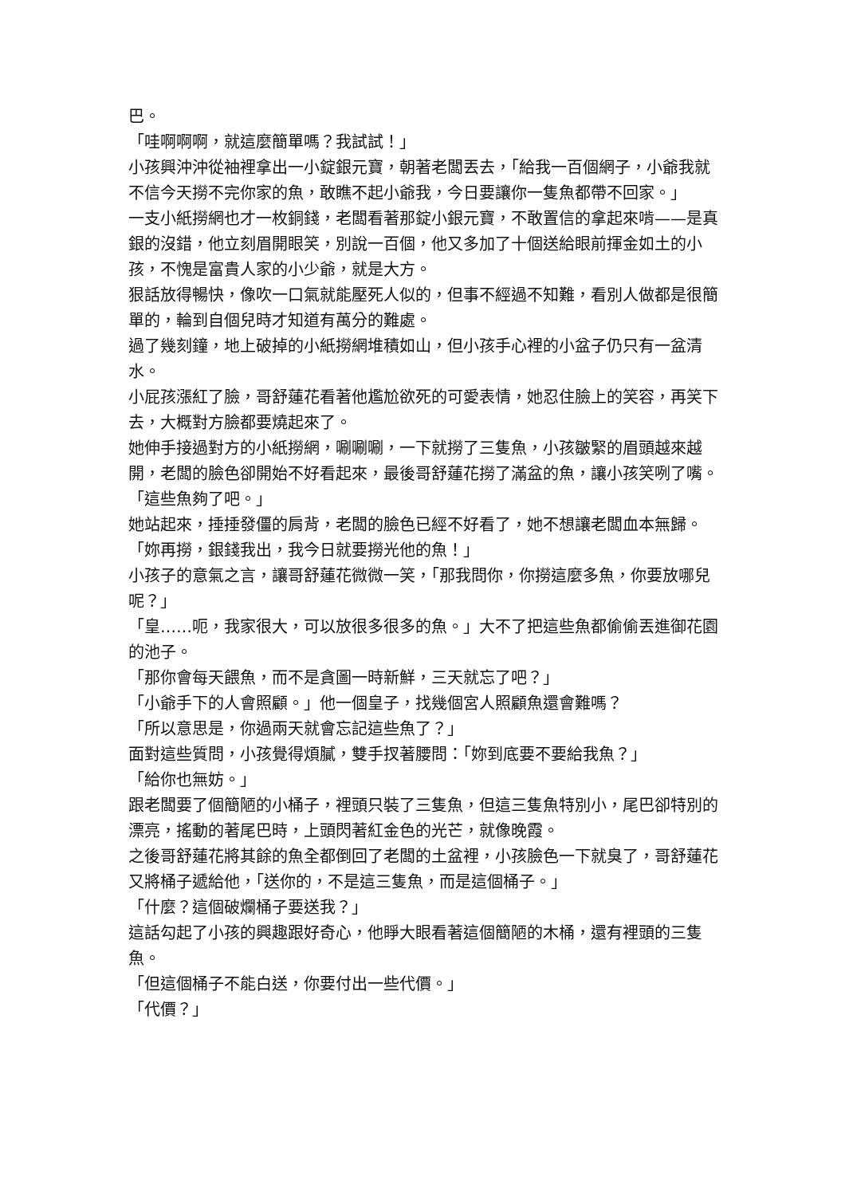巴。
「哇啊啊啊，就這麼簡單嗎？我試試！」
小孩興沖沖從袖裡拿出一小錠銀元寶，朝著老闆丟去，「給我一百個網子，小爺我就不信今天撈不完你家的魚，敢瞧不起小爺我，今日要讓你一隻魚都帶不回家。」
一支小紙撈網也才一枚銅錢，老闆看著那錠小銀元寶，不敢置信的拿起來啃——是真銀的沒錯，他立刻眉開眼笑，別說一百個，他又多加了十個送給眼前揮金如土的小孩，不愧是富貴人家的小少爺，就是大方。
狠話放得暢快，像吹一口氣就能壓死人似的，但事不經過不知難，看別人做都是很簡單的，輪到自個兒時才知道有萬分的難處。
過了幾刻鐘，地上破掉的小紙撈網堆積如山，但小孩手心裡的小盆子仍只有一盆清水。
小屁孩漲紅了臉，哥舒蓮花看著他尷尬欲死的可愛表情，她忍住臉上的笑容，再笑下去，大概對方臉都要燒起來了。
她伸手接過對方的小紙撈網，唰唰唰，一下就撈了三隻魚，小孩皺緊的眉頭越來越開，老闆的臉色卻開始不好看起來，最後哥舒蓮花撈了滿盆的魚，讓小孩笑咧了嘴。
「這些魚夠了吧。」
她站起來，捶捶發僵的肩背，老闆的臉色已經不好看了，她不想讓老闆血本無歸。
「妳再撈，銀錢我出，我今日就要撈光他的魚！」
小孩子的意氣之言，讓哥舒蓮花微微一笑，「那我問你，你撈這麼多魚，你要放哪兒呢？」
「皇……呃，我家很大，可以放很多很多的魚。」大不了把這些魚都偷偷丟進御花園的池子。
「那你會每天餵魚，而不是貪圖一時新鮮，三天就忘了吧？」
「小爺手下的人會照顧。」他一個皇子，找幾個宮人照顧魚還會難嗎？
「所以意思是，你過兩天就會忘記這些魚了？」
面對這些質問，小孩覺得煩膩，雙手扠著腰問：「妳到底要不要給我魚？」
「給你也無妨。」
跟老闆要了個簡陋的小桶子，裡頭只裝了三隻魚，但這三隻魚特別小，尾巴卻特別的漂亮，搖動的著尾巴時，上頭閃著紅金色的光芒，就像晚霞。
之後哥舒蓮花將其餘的魚全都倒回了老闆的土盆裡，小孩臉色一下就臭了，哥舒蓮花又將桶子遞給他，「送你的，不是這三隻魚，而是這個桶子。」
「什麼？這個破爛桶子要送我？」
這話勾起了小孩的興趣跟好奇心，他睜大眼看著這個簡陋的木桶，還有裡頭的三隻魚。
「但這個桶子不能白送，你要付出一些代價。」
「代價？」